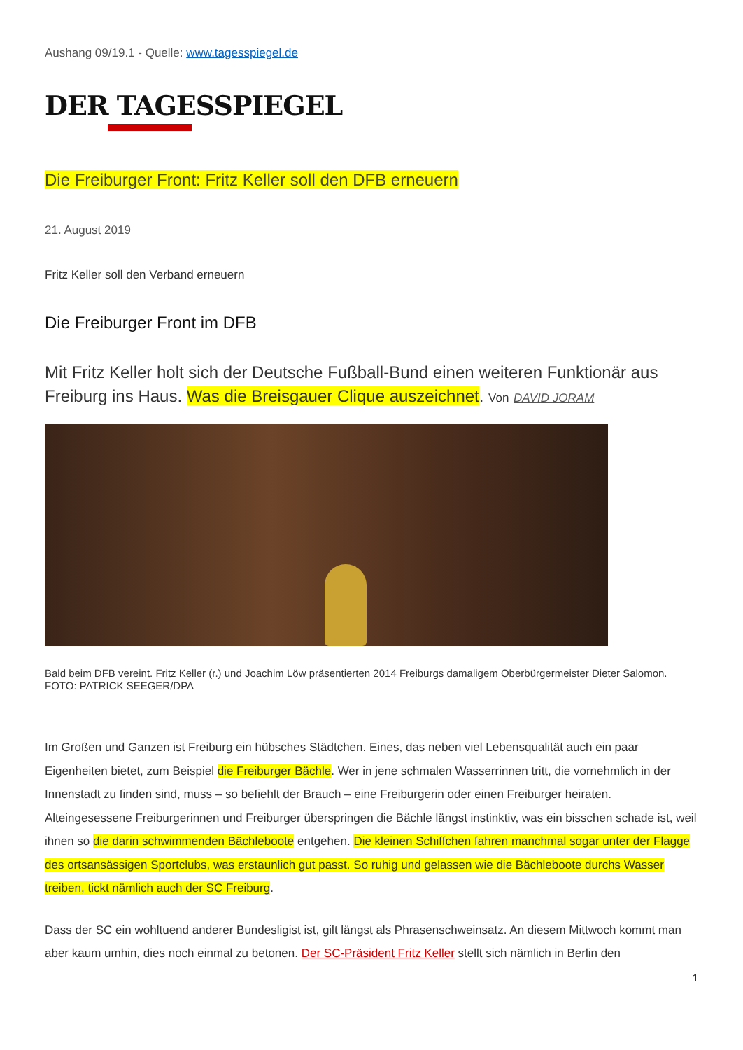Aushang 09/19.1 - Quelle: www.tagesspiegel.de
DER TAGESSPIEGEL
Die Freiburger Front: Fritz Keller soll den DFB erneuern
21. August 2019
Fritz Keller soll den Verband erneuern
Die Freiburger Front im DFB
Mit Fritz Keller holt sich der Deutsche Fußball-Bund einen weiteren Funktionär aus Freiburg ins Haus. Was die Breisgauer Clique auszeichnet. Von DAVID JORAM
Bald beim DFB vereint. Fritz Keller (r.) und Joachim Löw präsentierten 2014 Freiburgs damaligem Oberbürgermeister Dieter Salomon. FOTO: PATRICK SEEGER/DPA
Im Großen und Ganzen ist Freiburg ein hübsches Städtchen. Eines, das neben viel Lebensqualität auch ein paar Eigenheiten bietet, zum Beispiel die Freiburger Bächle. Wer in jene schmalen Wasserrinnen tritt, die vornehmlich in der Innenstadt zu finden sind, muss – so befiehlt der Brauch – eine Freiburgerin oder einen Freiburger heiraten. Alteingesessene Freiburgerinnen und Freiburger überspringen die Bächle längst instinktiv, was ein bisschen schade ist, weil ihnen so die darin schwimmenden Bächleboote entgehen. Die kleinen Schiffchen fahren manchmal sogar unter der Flagge des ortsansässigen Sportclubs, was erstaunlich gut passt. So ruhig und gelassen wie die Bächleboote durchs Wasser treiben, tickt nämlich auch der SC Freiburg.
Dass der SC ein wohltuend anderer Bundesligist ist, gilt längst als Phrasenschweinsatz. An diesem Mittwoch kommt man aber kaum umhin, dies noch einmal zu betonen. Der SC-Präsident Fritz Keller stellt sich nämlich in Berlin den
1